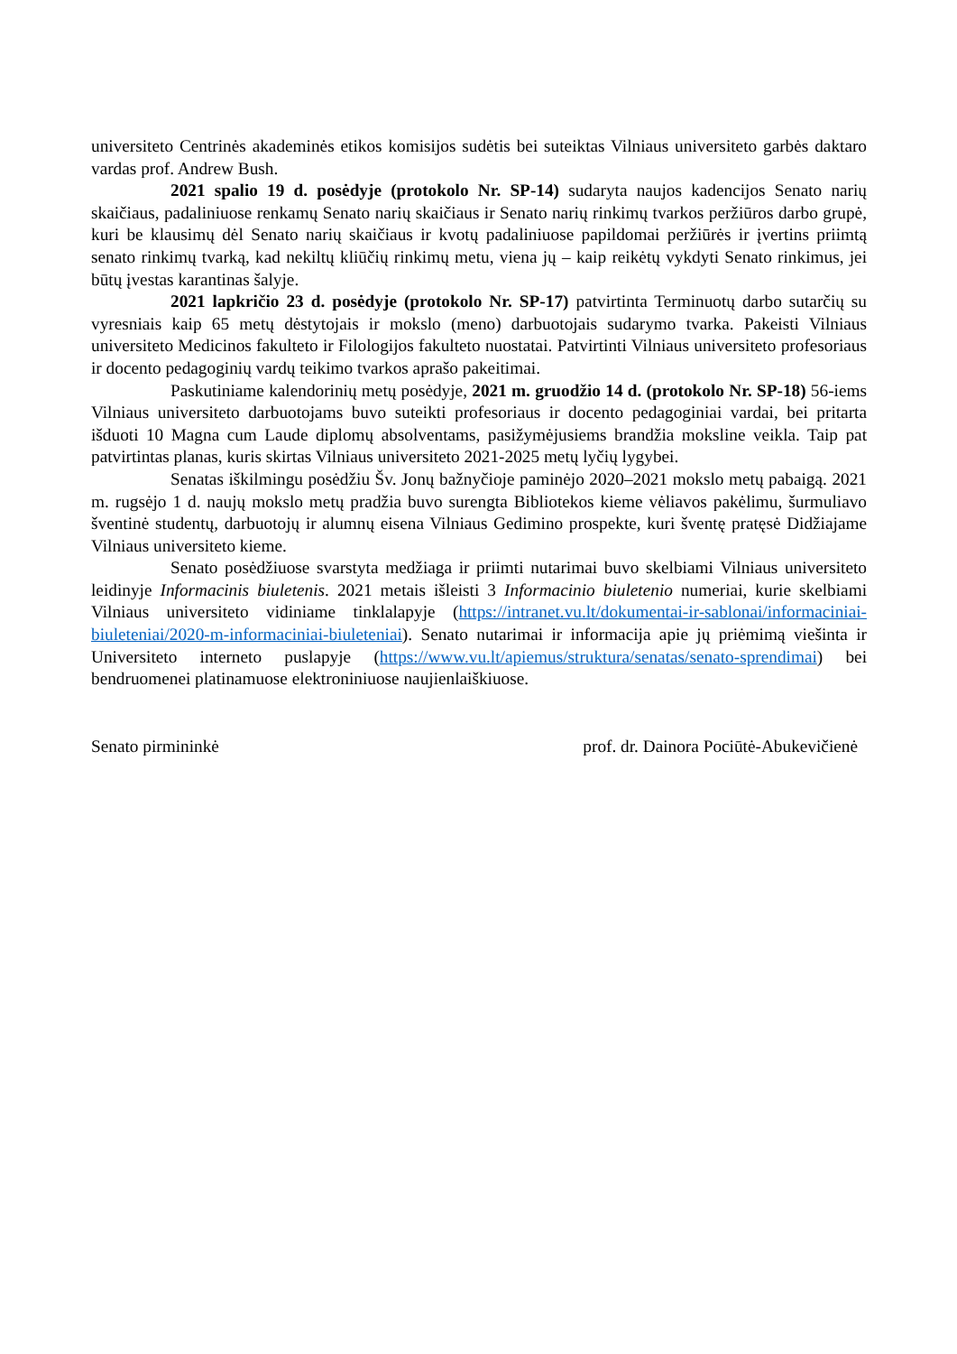universiteto Centrinės akademinės etikos komisijos sudėtis bei suteiktas Vilniaus universiteto garbės daktaro vardas prof. Andrew Bush.
2021 spalio 19 d. posėdyje (protokolo Nr. SP-14) sudaryta naujos kadencijos Senato narių skaičiaus, padaliniuose renkamų Senato narių skaičiaus ir Senato narių rinkimų tvarkos peržiūros darbo grupė, kuri be klausimų dėl Senato narių skaičiaus ir kvotų padaliniuose papildomai peržiūrės ir įvertins priimtą senato rinkimų tvarką, kad nekiltų kliūčių rinkimų metu, viena jų – kaip reikėtų vykdyti Senato rinkimus, jei būtų įvestas karantinas šalyje.
2021 lapkričio 23 d. posėdyje (protokolo Nr. SP-17) patvirtinta Terminuotų darbo sutarčių su vyresniais kaip 65 metų dėstytojais ir mokslo (meno) darbuotojais sudarymo tvarka. Pakeisti Vilniaus universiteto Medicinos fakulteto ir Filologijos fakulteto nuostatai. Patvirtinti Vilniaus universiteto profesoriaus ir docento pedagoginių vardų teikimo tvarkos aprašo pakeitimai.
Paskutiniame kalendorinių metų posėdyje, 2021 m. gruodžio 14 d. (protokolo Nr. SP-18) 56-iems Vilniaus universiteto darbuotojams buvo suteikti profesoriaus ir docento pedagoginiai vardai, bei pritarta išduoti 10 Magna cum Laude diplomų absolventams, pasižymėjusiems brandžia moksline veikla. Taip pat patvirtintas planas, kuris skirtas Vilniaus universiteto 2021-2025 metų lyčių lygybei.
Senatas iškilmingu posėdžiu Šv. Jonų bažnyčioje paminėjo 2020–2021 mokslo metų pabaigą. 2021 m. rugsėjo 1 d. naujų mokslo metų pradžia buvo surengta Bibliotekos kieme vėliavos pakėlimu, šurmuliavo šventinė studentų, darbuotojų ir alumnų eisena Vilniaus Gedimino prospekte, kuri šventę pratęsė Didžiajame Vilniaus universiteto kieme.
Senato posėdžiuose svarstyta medžiaga ir priimti nutarimai buvo skelbiami Vilniaus universiteto leidinyje Informacinis biuletenis. 2021 metais išleisti 3 Informacinio biuletenio numeriai, kurie skelbiami Vilniaus universiteto vidiniame tinklalapyje (https://intranet.vu.lt/dokumentai-ir-sablonai/informaciniai-biuleteniai/2020-m-informaciniai-biuleteniai). Senato nutarimai ir informacija apie jų priėmimą viešinta ir Universiteto interneto puslapyje (https://www.vu.lt/apiemus/struktura/senatas/senato-sprendimai) bei bendruomenei platinamuose elektroniniuose naujienlaiškiuose.
Senato pirmininkė prof. dr. Dainora Pociūtė-Abukevičienė